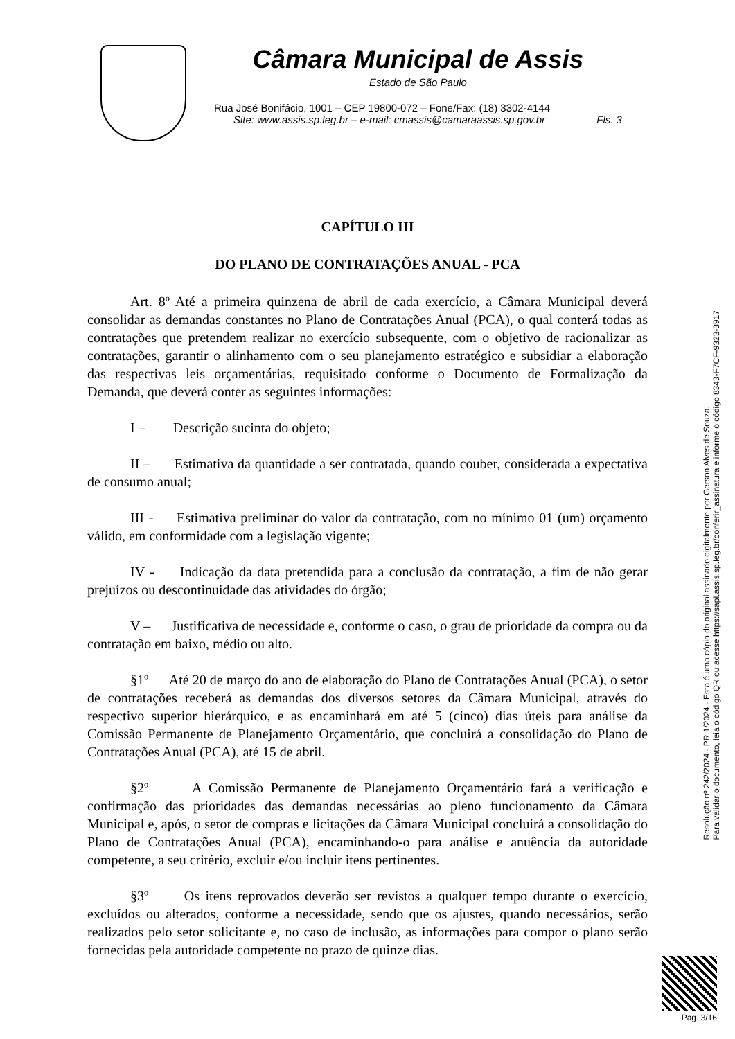Câmara Municipal de Assis
Estado de São Paulo
Rua José Bonifácio, 1001 – CEP 19800-072 – Fone/Fax: (18) 3302-4144
Site: www.assis.sp.leg.br – e-mail: cmassis@camaraassis.sp.gov.br Fls. 3
CAPÍTULO III
DO PLANO DE CONTRATAÇÕES ANUAL - PCA
Art. 8º Até a primeira quinzena de abril de cada exercício, a Câmara Municipal deverá consolidar as demandas constantes no Plano de Contratações Anual (PCA), o qual conterá todas as contratações que pretendem realizar no exercício subsequente, com o objetivo de racionalizar as contratações, garantir o alinhamento com o seu planejamento estratégico e subsidiar a elaboração das respectivas leis orçamentárias, requisitado conforme o Documento de Formalização da Demanda, que deverá conter as seguintes informações:
I – Descrição sucinta do objeto;
II – Estimativa da quantidade a ser contratada, quando couber, considerada a expectativa de consumo anual;
III - Estimativa preliminar do valor da contratação, com no mínimo 01 (um) orçamento válido, em conformidade com a legislação vigente;
IV - Indicação da data pretendida para a conclusão da contratação, a fim de não gerar prejuízos ou descontinuidade das atividades do órgão;
V – Justificativa de necessidade e, conforme o caso, o grau de prioridade da compra ou da contratação em baixo, médio ou alto.
§1º Até 20 de março do ano de elaboração do Plano de Contratações Anual (PCA), o setor de contratações receberá as demandas dos diversos setores da Câmara Municipal, através do respectivo superior hierárquico, e as encaminhará em até 5 (cinco) dias úteis para análise da Comissão Permanente de Planejamento Orçamentário, que concluirá a consolidação do Plano de Contratações Anual (PCA), até 15 de abril.
§2º A Comissão Permanente de Planejamento Orçamentário fará a verificação e confirmação das prioridades das demandas necessárias ao pleno funcionamento da Câmara Municipal e, após, o setor de compras e licitações da Câmara Municipal concluirá a consolidação do Plano de Contratações Anual (PCA), encaminhando-o para análise e anuência da autoridade competente, a seu critério, excluir e/ou incluir itens pertinentes.
§3º Os itens reprovados deverão ser revistos a qualquer tempo durante o exercício, excluídos ou alterados, conforme a necessidade, sendo que os ajustes, quando necessários, serão realizados pelo setor solicitante e, no caso de inclusão, as informações para compor o plano serão fornecidas pela autoridade competente no prazo de quinze dias.
Resolução nº 242/2024 - PR 1/2024 - Esta é uma cópia do original assinado digitalmente por Gerson Alves de Souza.
Para validar o documento, leia o código QR ou acesse https://sapl.assis.sp.leg.br/conferir_assinatura e informe o código 8343-F7CF-9323-3917
Pag. 3/16